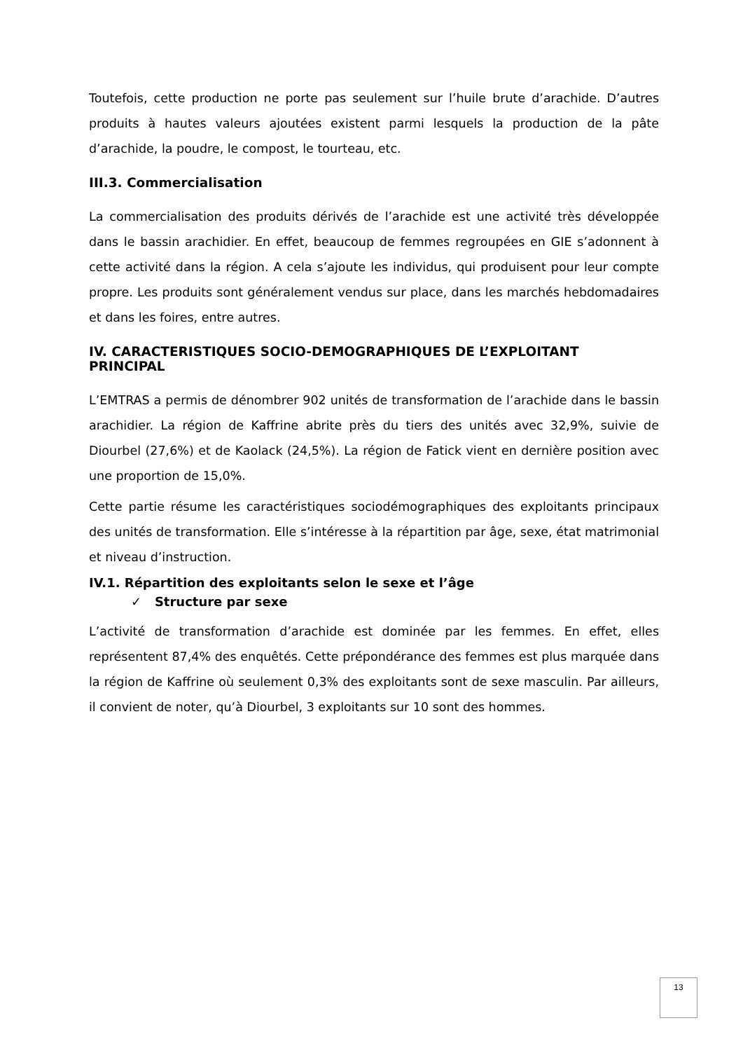Toutefois, cette production ne porte pas seulement sur l’huile brute d’arachide. D’autres produits à hautes valeurs ajoutées existent parmi lesquels la production de la pâte d’arachide, la poudre, le compost, le tourteau, etc.
III.3. Commercialisation
La commercialisation des produits dérivés de l’arachide est une activité très développée dans le bassin arachidier. En effet, beaucoup de femmes regroupées en GIE s’adonnent à cette activité dans la région. A cela s’ajoute les individus, qui produisent pour leur compte propre. Les produits sont généralement vendus sur place, dans les marchés hebdomadaires et dans les foires, entre autres.
IV. CARACTERISTIQUES SOCIO-DEMOGRAPHIQUES DE L’EXPLOITANT PRINCIPAL
L’EMTRAS a permis de dénombrer 902 unités de transformation de l’arachide dans le bassin arachidier. La région de Kaffrine abrite près du tiers des unités avec 32,9%, suivie de Diourbel (27,6%) et de Kaolack (24,5%). La région de Fatick vient en dernière position avec une proportion de 15,0%.
Cette partie résume les caractéristiques sociodémographiques des exploitants principaux des unités de transformation. Elle s’intéresse à la répartition par âge, sexe, état matrimonial et niveau d’instruction.
IV.1. Répartition des exploitants selon le sexe et l’âge
✓ Structure par sexe
L’activité de transformation d’arachide est dominée par les femmes. En effet, elles représentent 87,4% des enquêtés. Cette prépondérance des femmes est plus marquée dans la région de Kaffrine où seulement 0,3% des exploitants sont de sexe masculin. Par ailleurs, il convient de noter, qu’à Diourbel, 3 exploitants sur 10 sont des hommes.
13